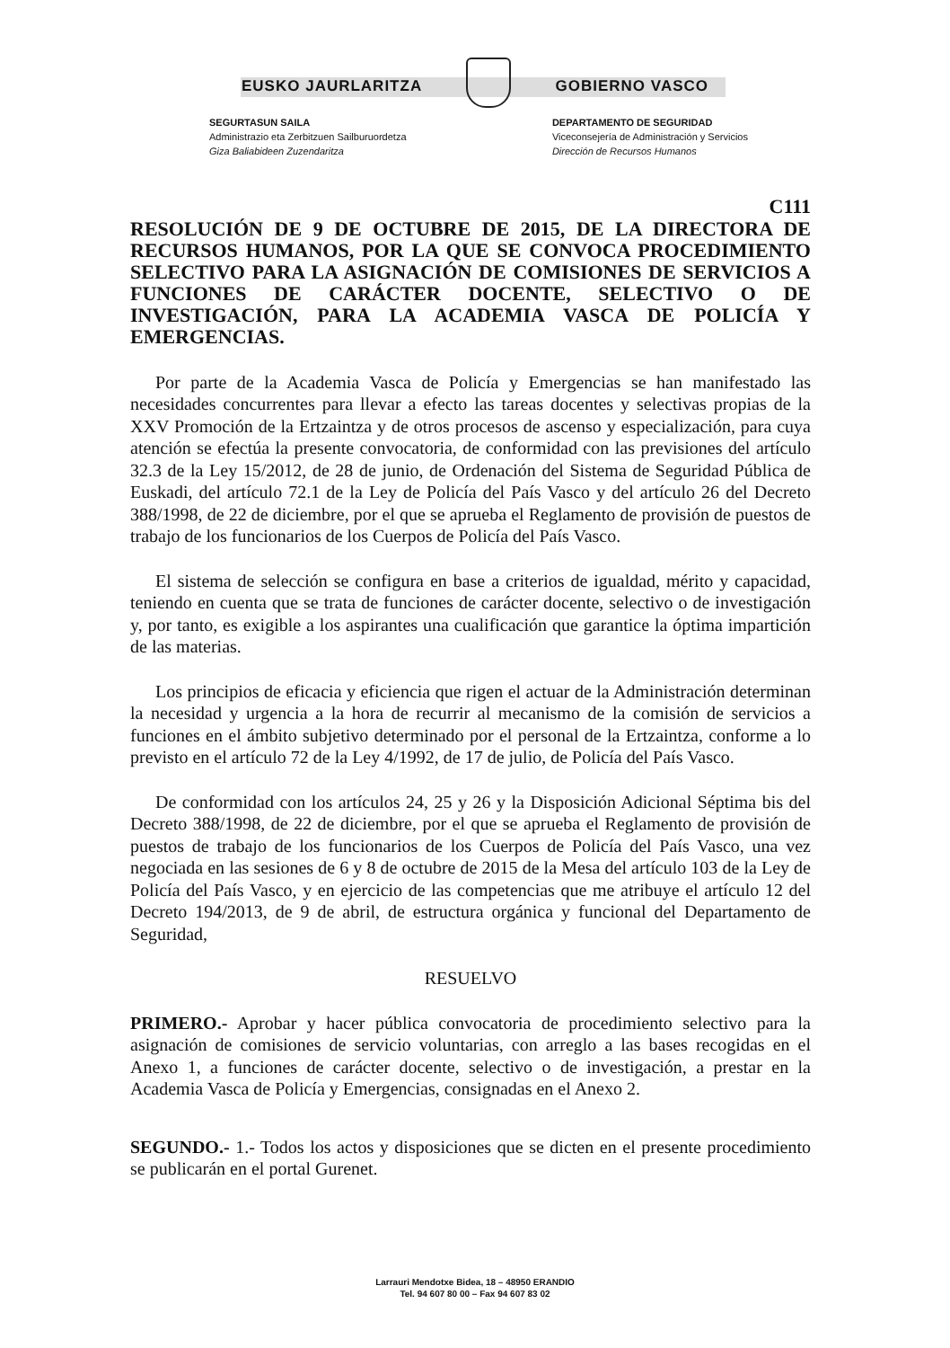EUSKO JAURLARITZA GOBIERNO VASCO
SEGURTASUN SAILA
Administrazio eta Zerbitzuen Sailburuordetza
Giza Baliabideen Zuzendaritza
DEPARTAMENTO DE SEGURIDAD
Viceconsejería de Administración y Servicios
Dirección de Recursos Humanos
C111
RESOLUCIÓN DE 9 DE OCTUBRE DE 2015, DE LA DIRECTORA DE RECURSOS HUMANOS, POR LA QUE SE CONVOCA PROCEDIMIENTO SELECTIVO PARA LA ASIGNACIÓN DE COMISIONES DE SERVICIOS A FUNCIONES DE CARÁCTER DOCENTE, SELECTIVO O DE INVESTIGACIÓN, PARA LA ACADEMIA VASCA DE POLICÍA Y EMERGENCIAS.
Por parte de la Academia Vasca de Policía y Emergencias se han manifestado las necesidades concurrentes para llevar a efecto las tareas docentes y selectivas propias de la XXV Promoción de la Ertzaintza y de otros procesos de ascenso y especialización, para cuya atención se efectúa la presente convocatoria, de conformidad con las previsiones del artículo 32.3 de la Ley 15/2012, de 28 de junio, de Ordenación del Sistema de Seguridad Pública de Euskadi, del artículo 72.1 de la Ley de Policía del País Vasco y del artículo 26 del Decreto 388/1998, de 22 de diciembre, por el que se aprueba el Reglamento de provisión de puestos de trabajo de los funcionarios de los Cuerpos de Policía del País Vasco.
El sistema de selección se configura en base a criterios de igualdad, mérito y capacidad, teniendo en cuenta que se trata de funciones de carácter docente, selectivo o de investigación y, por tanto, es exigible a los aspirantes una cualificación que garantice la óptima impartición de las materias.
Los principios de eficacia y eficiencia que rigen el actuar de la Administración determinan la necesidad y urgencia a la hora de recurrir al mecanismo de la comisión de servicios a funciones en el ámbito subjetivo determinado por el personal de la Ertzaintza, conforme a lo previsto en el artículo 72 de la Ley 4/1992, de 17 de julio, de Policía del País Vasco.
De conformidad con los artículos 24, 25 y 26 y la Disposición Adicional Séptima bis del Decreto 388/1998, de 22 de diciembre, por el que se aprueba el Reglamento de provisión de puestos de trabajo de los funcionarios de los Cuerpos de Policía del País Vasco, una vez negociada en las sesiones de 6 y 8 de octubre de 2015 de la Mesa del artículo 103 de la Ley de Policía del País Vasco, y en ejercicio de las competencias que me atribuye el artículo 12 del Decreto 194/2013, de 9 de abril, de estructura orgánica y funcional del Departamento de Seguridad,
RESUELVO
PRIMERO.- Aprobar y hacer pública convocatoria de procedimiento selectivo para la asignación de comisiones de servicio voluntarias, con arreglo a las bases recogidas en el Anexo 1, a funciones de carácter docente, selectivo o de investigación, a prestar en la Academia Vasca de Policía y Emergencias, consignadas en el Anexo 2.
SEGUNDO.- 1.- Todos los actos y disposiciones que se dicten en el presente procedimiento se publicarán en el portal Gurenet.
Larrauri Mendotxe Bidea, 18 – 48950 ERANDIO
Tel. 94 607 80 00 – Fax 94 607 83 02